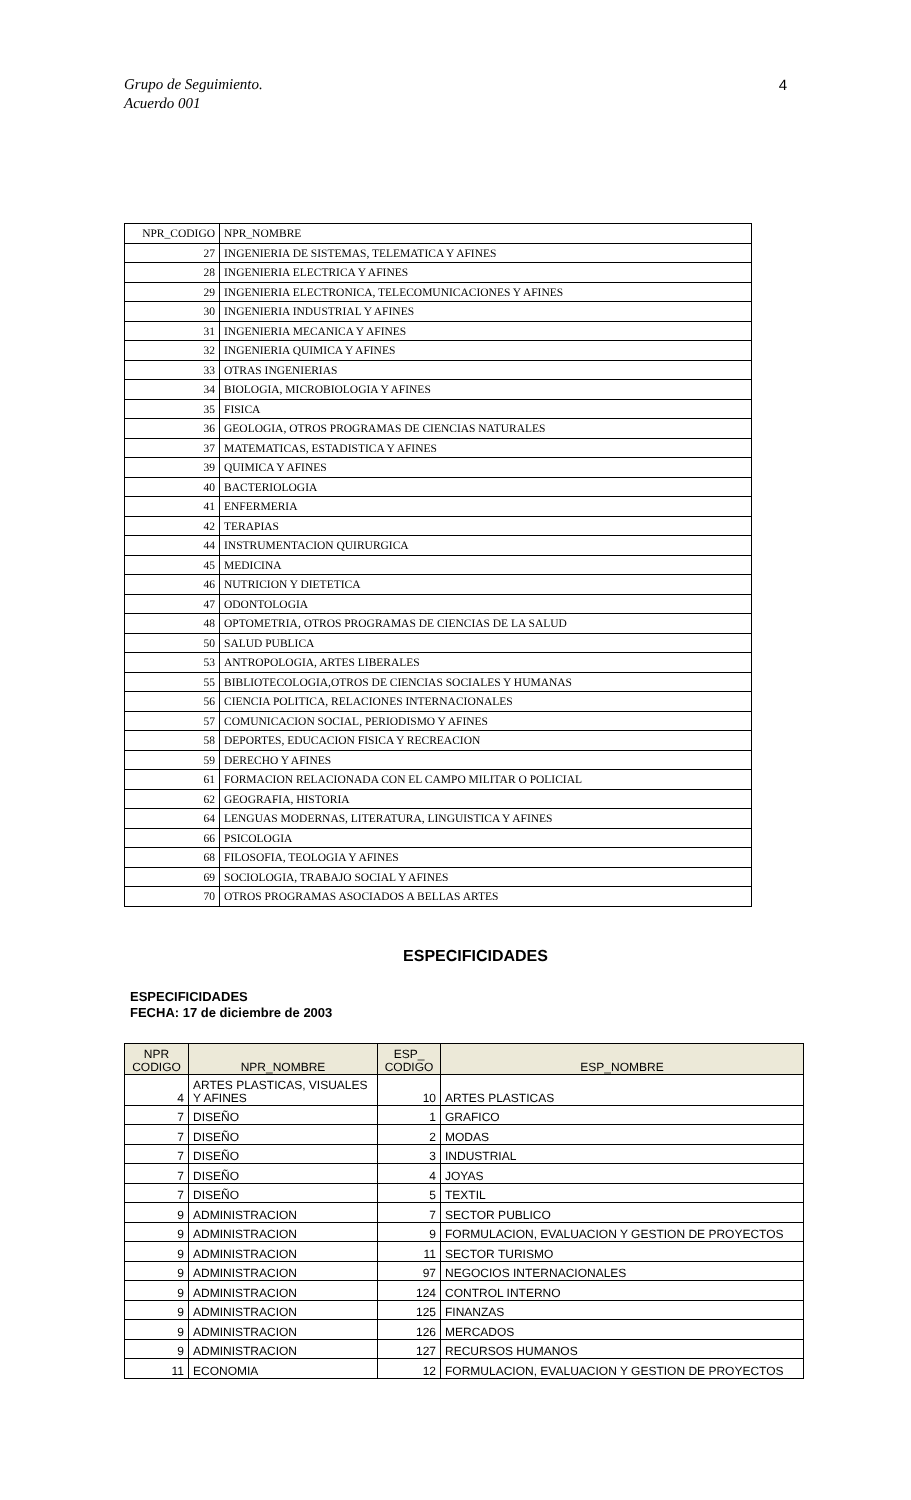Grupo de Seguimiento.
Acuerdo 001
4
| NPR_CODIGO | NPR_NOMBRE |
| --- | --- |
| 27 | INGENIERIA DE SISTEMAS, TELEMATICA Y AFINES |
| 28 | INGENIERIA ELECTRICA Y AFINES |
| 29 | INGENIERIA ELECTRONICA, TELECOMUNICACIONES Y AFINES |
| 30 | INGENIERIA INDUSTRIAL Y AFINES |
| 31 | INGENIERIA MECANICA Y AFINES |
| 32 | INGENIERIA QUIMICA Y AFINES |
| 33 | OTRAS INGENIERIAS |
| 34 | BIOLOGIA, MICROBIOLOGIA Y AFINES |
| 35 | FISICA |
| 36 | GEOLOGIA, OTROS PROGRAMAS DE CIENCIAS NATURALES |
| 37 | MATEMATICAS, ESTADISTICA Y AFINES |
| 39 | QUIMICA Y AFINES |
| 40 | BACTERIOLOGIA |
| 41 | ENFERMERIA |
| 42 | TERAPIAS |
| 44 | INSTRUMENTACION QUIRURGICA |
| 45 | MEDICINA |
| 46 | NUTRICION Y DIETETICA |
| 47 | ODONTOLOGIA |
| 48 | OPTOMETRIA, OTROS PROGRAMAS DE CIENCIAS DE LA SALUD |
| 50 | SALUD PUBLICA |
| 53 | ANTROPOLOGIA, ARTES LIBERALES |
| 55 | BIBLIOTECOLOGIA,OTROS DE CIENCIAS SOCIALES Y HUMANAS |
| 56 | CIENCIA POLITICA, RELACIONES INTERNACIONALES |
| 57 | COMUNICACION SOCIAL, PERIODISMO Y AFINES |
| 58 | DEPORTES, EDUCACION FISICA Y RECREACION |
| 59 | DERECHO Y AFINES |
| 61 | FORMACION RELACIONADA CON EL CAMPO MILITAR O POLICIAL |
| 62 | GEOGRAFIA, HISTORIA |
| 64 | LENGUAS MODERNAS, LITERATURA, LINGUISTICA Y AFINES |
| 66 | PSICOLOGIA |
| 68 | FILOSOFIA, TEOLOGIA Y AFINES |
| 69 | SOCIOLOGIA, TRABAJO SOCIAL Y AFINES |
| 70 | OTROS PROGRAMAS ASOCIADOS A BELLAS ARTES |
ESPECIFICIDADES
ESPECIFICIDADES
FECHA: 17 de diciembre de 2003
| NPR CODIGO | NPR_NOMBRE | ESP_ CODIGO | ESP_NOMBRE |
| --- | --- | --- | --- |
| 4 | ARTES PLASTICAS, VISUALES Y AFINES | 10 | ARTES PLASTICAS |
| 7 | DISEÑO | 1 | GRAFICO |
| 7 | DISEÑO | 2 | MODAS |
| 7 | DISEÑO | 3 | INDUSTRIAL |
| 7 | DISEÑO | 4 | JOYAS |
| 7 | DISEÑO | 5 | TEXTIL |
| 9 | ADMINISTRACION | 7 | SECTOR PUBLICO |
| 9 | ADMINISTRACION | 9 | FORMULACION, EVALUACION Y GESTION DE PROYECTOS |
| 9 | ADMINISTRACION | 11 | SECTOR TURISMO |
| 9 | ADMINISTRACION | 97 | NEGOCIOS INTERNACIONALES |
| 9 | ADMINISTRACION | 124 | CONTROL INTERNO |
| 9 | ADMINISTRACION | 125 | FINANZAS |
| 9 | ADMINISTRACION | 126 | MERCADOS |
| 9 | ADMINISTRACION | 127 | RECURSOS HUMANOS |
| 11 | ECONOMIA | 12 | FORMULACION, EVALUACION Y GESTION DE PROYECTOS |